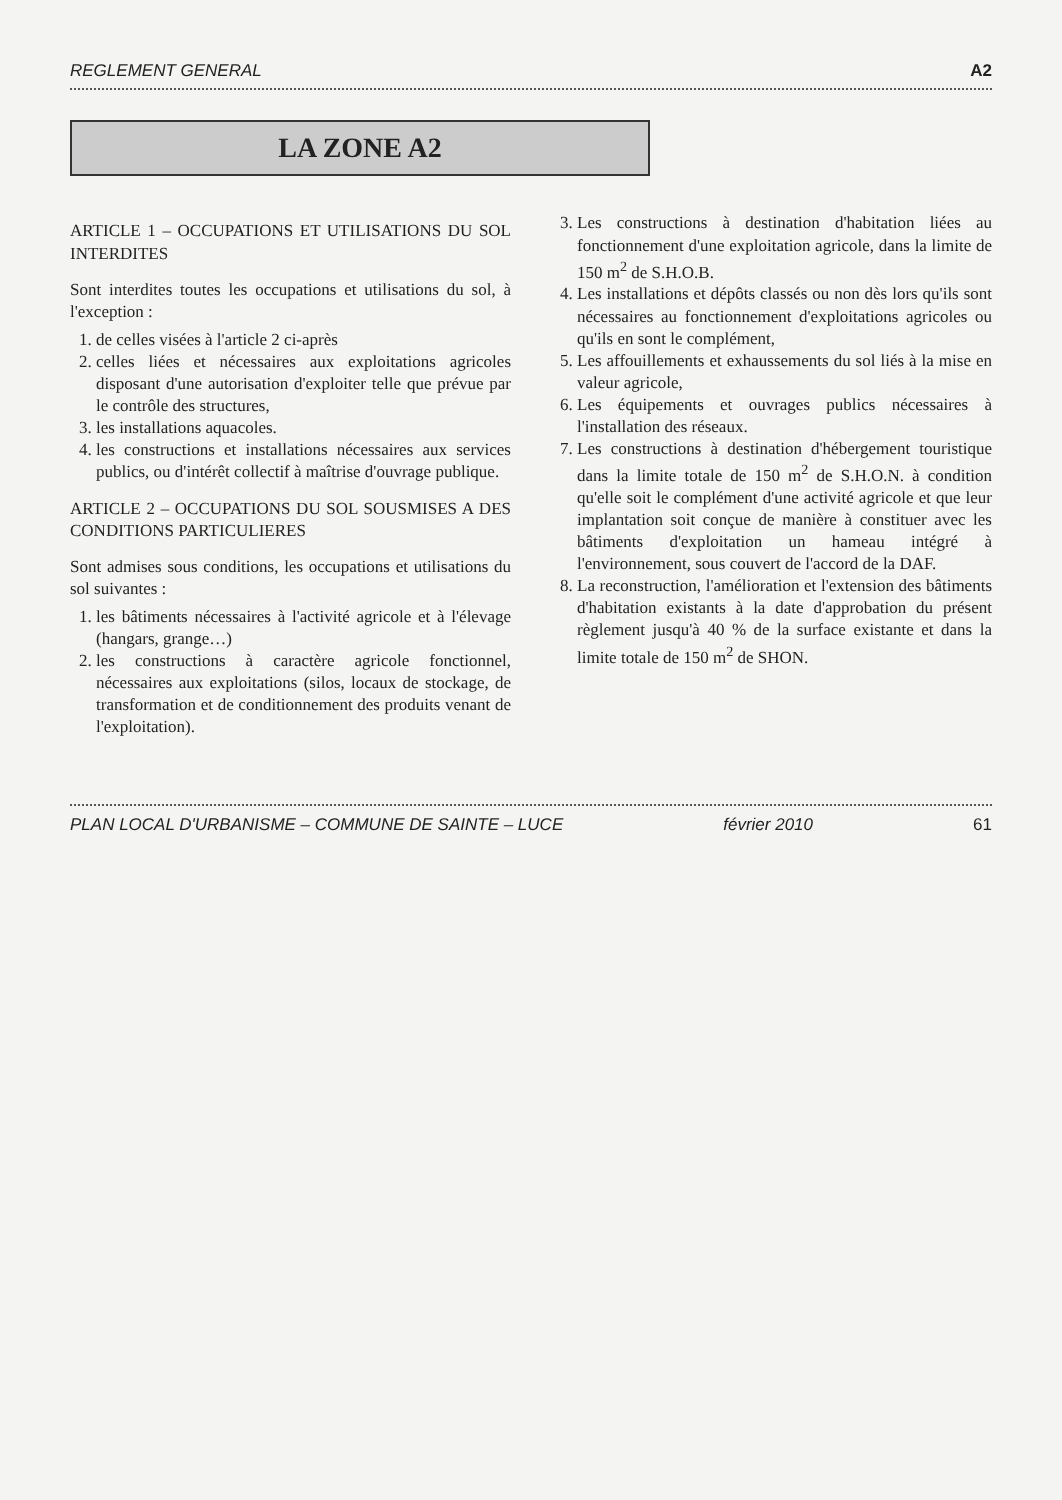REGLEMENT GENERAL A2
LA ZONE A2
ARTICLE 1 – OCCUPATIONS ET UTILISATIONS DU SOL INTERDITES
Sont interdites toutes les occupations et utilisations du sol, à l'exception :
1. de celles visées à l'article 2 ci-après
2. celles liées et nécessaires aux exploitations agricoles disposant d'une autorisation d'exploiter telle que prévue par le contrôle des structures,
3. les installations aquacoles.
4. les constructions et installations nécessaires aux services publics, ou d'intérêt collectif à maîtrise d'ouvrage publique.
ARTICLE 2 – OCCUPATIONS DU SOL SOUSMISES A DES CONDITIONS PARTICULIERES
Sont admises sous conditions, les occupations et utilisations du sol suivantes :
1. les bâtiments nécessaires à l'activité agricole et à l'élevage (hangars, grange…)
2. les constructions à caractère agricole fonctionnel, nécessaires aux exploitations (silos, locaux de stockage, de transformation et de conditionnement des produits venant de l'exploitation).
3. Les constructions à destination d'habitation liées au fonctionnement d'une exploitation agricole, dans la limite de 150 m<sup>2</sup> de S.H.O.B.
4. Les installations et dépôts classés ou non dès lors qu'ils sont nécessaires au fonctionnement d'exploitations agricoles ou qu'ils en sont le complément,
5. Les affouillements et exhaussements du sol liés à la mise en valeur agricole,
6. Les équipements et ouvrages publics nécessaires à l'installation des réseaux.
7. Les constructions à destination d'hébergement touristique dans la limite totale de 150 m<sup>2</sup> de S.H.O.N. à condition qu'elle soit le complément d'une activité agricole et que leur implantation soit conçue de manière à constituer avec les bâtiments d'exploitation un hameau intégré à l'environnement, sous couvert de l'accord de la DAF.
8. La reconstruction, l'amélioration et l'extension des bâtiments d'habitation existants à la date d'approbation du présent règlement jusqu'à 40 % de la surface existante et dans la limite totale de 150 m<sup>2</sup> de SHON.
PLAN LOCAL D'URBANISME – COMMUNE DE SAINTE – LUCE février 2010 61